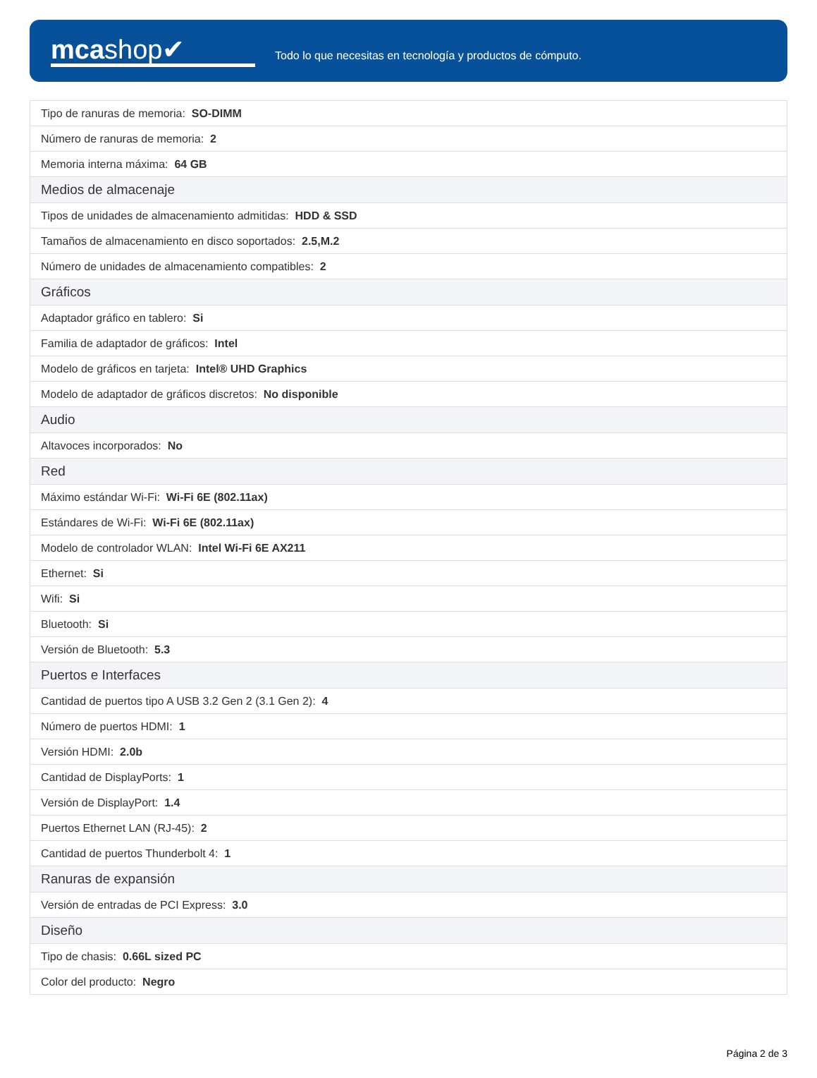mcashop✔
Todo lo que necesitas en tecnología y productos de cómputo.
| Tipo de ranuras de memoria: SO-DIMM |
| Número de ranuras de memoria: 2 |
| Memoria interna máxima: 64 GB |
| Medios de almacenaje |
| Tipos de unidades de almacenamiento admitidas: HDD & SSD |
| Tamaños de almacenamiento en disco soportados: 2.5,M.2 |
| Número de unidades de almacenamiento compatibles: 2 |
| Gráficos |
| Adaptador gráfico en tablero: Si |
| Familia de adaptador de gráficos: Intel |
| Modelo de gráficos en tarjeta: Intel® UHD Graphics |
| Modelo de adaptador de gráficos discretos: No disponible |
| Audio |
| Altavoces incorporados: No |
| Red |
| Máximo estándar Wi-Fi: Wi-Fi 6E (802.11ax) |
| Estándares de Wi-Fi: Wi-Fi 6E (802.11ax) |
| Modelo de controlador WLAN: Intel Wi-Fi 6E AX211 |
| Ethernet: Si |
| Wifi: Si |
| Bluetooth: Si |
| Versión de Bluetooth: 5.3 |
| Puertos e Interfaces |
| Cantidad de puertos tipo A USB 3.2 Gen 2 (3.1 Gen 2): 4 |
| Número de puertos HDMI: 1 |
| Versión HDMI: 2.0b |
| Cantidad de DisplayPorts: 1 |
| Versión de DisplayPort: 1.4 |
| Puertos Ethernet LAN (RJ-45): 2 |
| Cantidad de puertos Thunderbolt 4: 1 |
| Ranuras de expansión |
| Versión de entradas de PCI Express: 3.0 |
| Diseño |
| Tipo de chasis: 0.66L sized PC |
| Color del producto: Negro |
Página 2 de 3